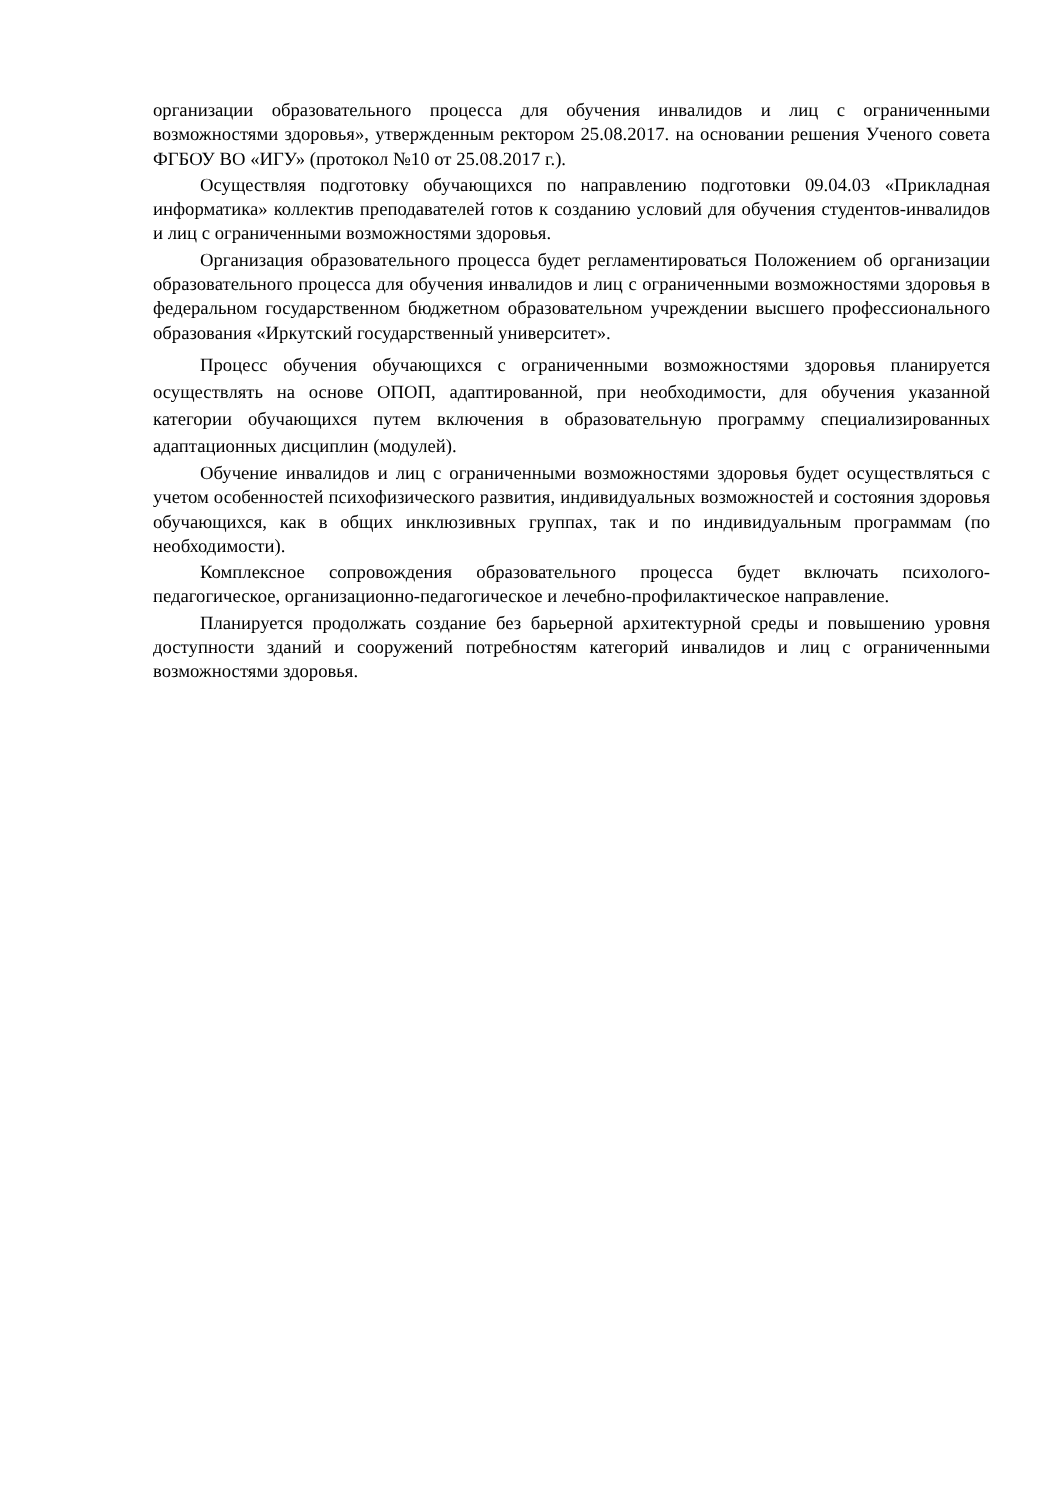организации образовательного процесса для обучения инвалидов и лиц с ограниченными возможностями здоровья», утвержденным ректором 25.08.2017. на основании решения Ученого совета ФГБОУ ВО «ИГУ» (протокол №10 от 25.08.2017 г.).
Осуществляя подготовку обучающихся по направлению подготовки 09.04.03 «Прикладная информатика» коллектив преподавателей готов к созданию условий для обучения студентов-инвалидов и лиц с ограниченными возможностями здоровья.
Организация образовательного процесса будет регламентироваться Положением об организации образовательного процесса для обучения инвалидов и лиц с ограниченными возможностями здоровья в федеральном государственном бюджетном образовательном учреждении высшего профессионального образования «Иркутский государственный университет».
Процесс обучения обучающихся с ограниченными возможностями здоровья планируется осуществлять на основе ОПОП, адаптированной, при необходимости, для обучения указанной категории обучающихся путем включения в образовательную программу специализированных адаптационных дисциплин (модулей).
Обучение инвалидов и лиц с ограниченными возможностями здоровья будет осуществляться с учетом особенностей психофизического развития, индивидуальных возможностей и состояния здоровья обучающихся, как в общих инклюзивных группах, так и по индивидуальным программам (по необходимости).
Комплексное сопровождения образовательного процесса будет включать психолого-педагогическое, организационно-педагогическое и лечебно-профилактическое направление.
Планируется продолжать создание без барьерной архитектурной среды и повышению уровня доступности зданий и сооружений потребностям категорий инвалидов и лиц с ограниченными возможностями здоровья.